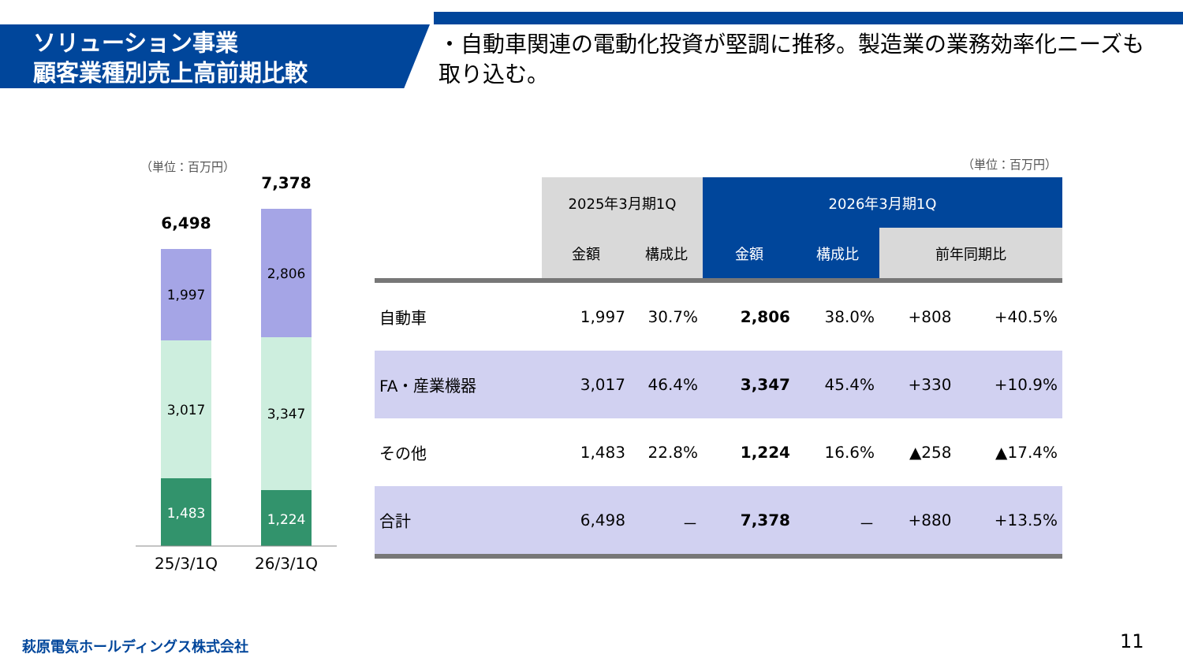ソリューション事業
顧客業種別売上高前期比較
・自動車関連の電動化投資が堅調に推移。製造業の業務効率化ニーズも取り込む。
（単位：百万円） （単位：百万円）
6,498
7,378
1,997
3,017
1,483
2,806
3,347
1,224
25/3/1Q
26/3/1Q
| | 2025年3月期1Q | | 2026年3月期1Q | | | |
| --- | --- | --- | --- | --- | --- | --- |
| | 金額 | 構成比 | 金額 | 構成比 | 前年同期比 | |
| 自動車 | 1,997 | 30.7% | 2,806 | 38.0% | +808 | +40.5% |
| FA・産業機器 | 3,017 | 46.4% | 3,347 | 45.4% | +330 | +10.9% |
| その他 | 1,483 | 22.8% | 1,224 | 16.6% | ▲258 | ▲17.4% |
| 合計 | 6,498 | － | 7,378 | － | +880 | +13.5% |
萩原電気ホールディングス株式会社 11